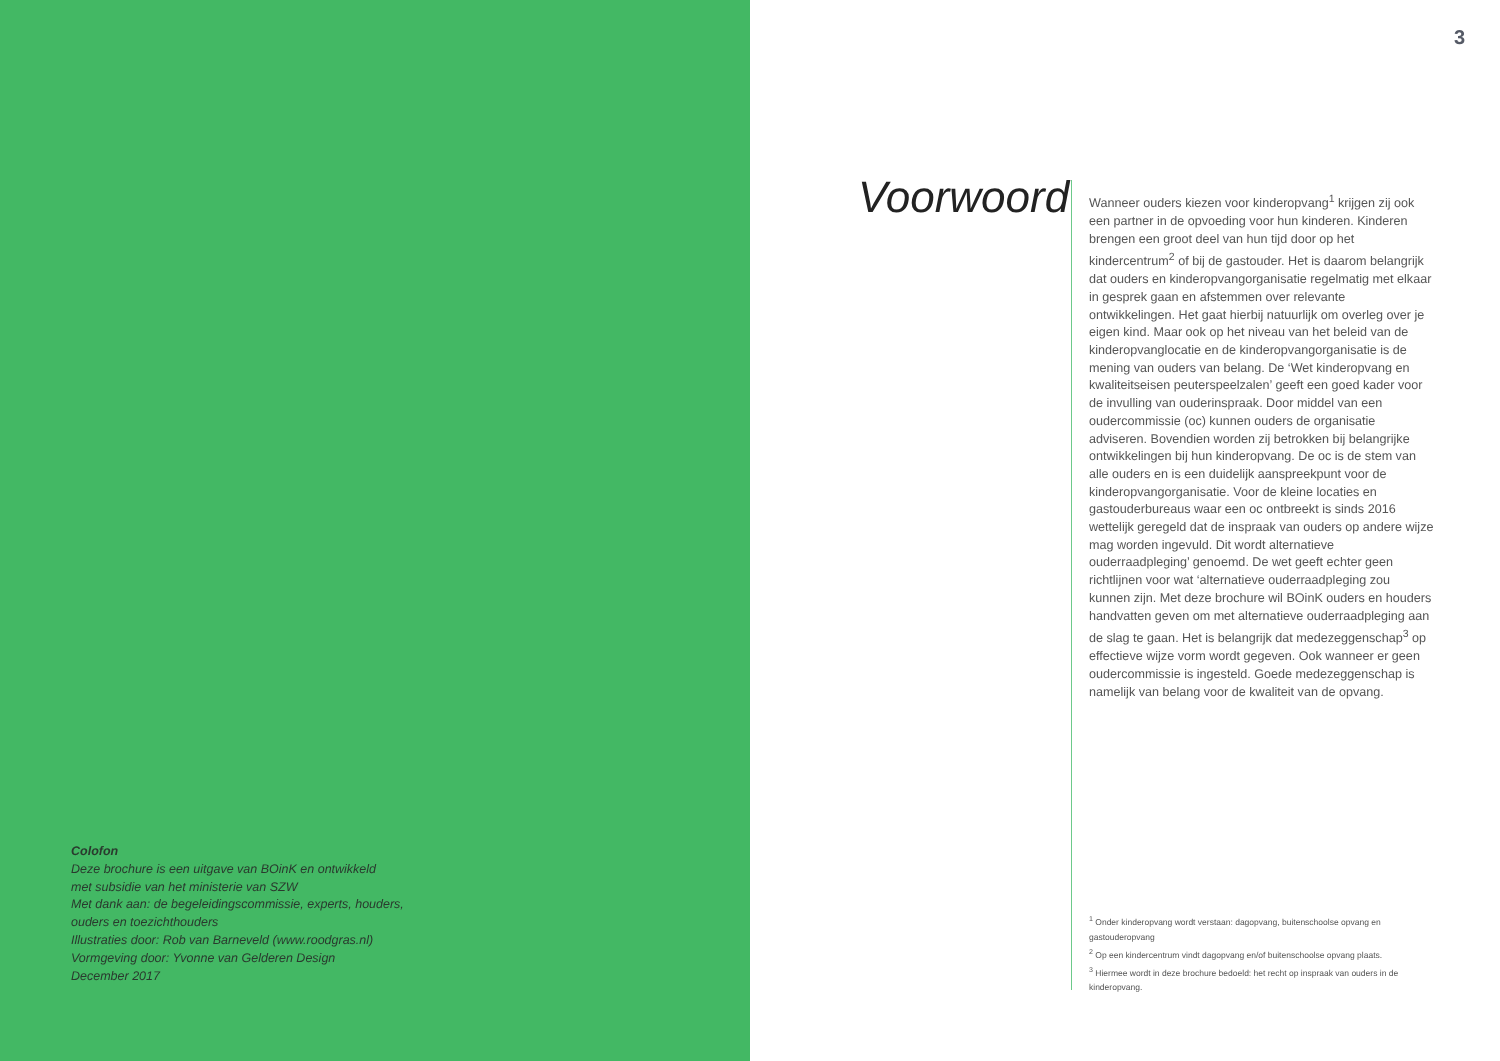Colofon
Deze brochure is een uitgave van BOinK en ontwikkeld
met subsidie van het ministerie van SZW
Met dank aan: de begeleidingscommissie, experts, houders,
ouders en toezichthouders
Illustraties door: Rob van Barneveld (www.roodgras.nl)
Vormgeving door: Yvonne van Gelderen Design
December 2017
3
Voorwoord
Wanneer ouders kiezen voor kinderopvang<sup>1</sup> krijgen zij ook een partner in de opvoeding voor hun kinderen. Kinderen brengen een groot deel van hun tijd door op het kindercentrum<sup>2</sup> of bij de gastouder. Het is daarom belangrijk dat ouders en kinderopvangorganisatie regelmatig met elkaar in gesprek gaan en afstemmen over relevante ontwikkelingen. Het gaat hierbij natuurlijk om overleg over je eigen kind. Maar ook op het niveau van het beleid van de kinderopvanglocatie en de kinderopvangorganisatie is de mening van ouders van belang. De ‘Wet kinderopvang en kwaliteitseisen peuterspeelzalen’ geeft een goed kader voor de invulling van ouderinspraak. Door middel van een oudercommissie (oc) kunnen ouders de organisatie adviseren. Bovendien worden zij betrokken bij belangrijke ontwikkelingen bij hun kinderopvang. De oc is de stem van alle ouders en is een duidelijk aanspreekpunt voor de kinderopvangorganisatie. Voor de kleine locaties en gastouderbureaus waar een oc ontbreekt is sinds 2016 wettelijk geregeld dat de inspraak van ouders op andere wijze mag worden ingevuld. Dit wordt alternatieve ouderraadpleging’ genoemd. De wet geeft echter geen richtlijnen voor wat ‘alternatieve ouderraadpleging zou kunnen zijn. Met deze brochure wil BOinK ouders en houders handvatten geven om met alternatieve ouderraadpleging aan de slag te gaan. Het is belangrijk dat medezeggenschap<sup>3</sup> op effectieve wijze vorm wordt gegeven. Ook wanneer er geen oudercommissie is ingesteld. Goede medezeggenschap is namelijk van belang voor de kwaliteit van de opvang.
<sup>1</sup> Onder kinderopvang wordt verstaan: dagopvang, buitenschoolse opvang en gastouderopvang
<sup>2</sup> Op een kindercentrum vindt dagopvang en/of buitenschoolse opvang plaats.
<sup>3</sup> Hiermee wordt in deze brochure bedoeld: het recht op inspraak van ouders in de kinderopvang.